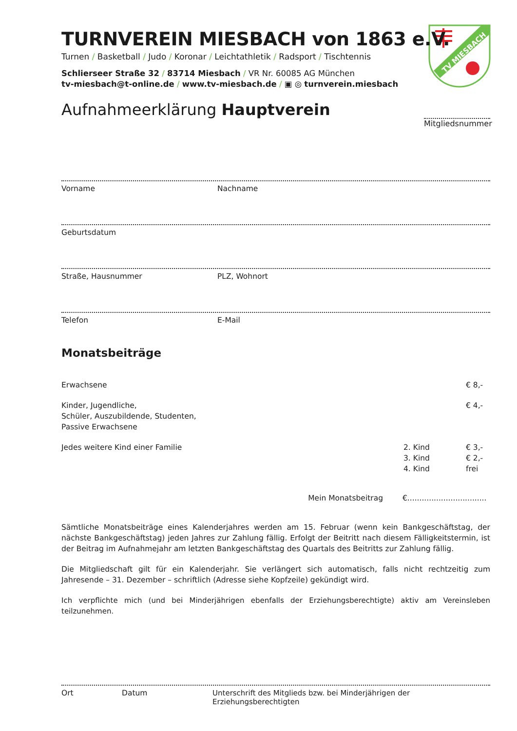TV MIESBACH
TURNVEREIN MIESBACH von 1863 e.V.
Turnen / Basketball / Judo / Koronar / Leichtathletik / Radsport / Tischtennis
Schlierseer Straße 32 / 83714 Miesbach / VR Nr. 60085 AG München
tv-miesbach@t-online.de / www.tv-miesbach.de / ▣ ◎ turnverein.miesbach
Aufnahmeerklärung Hauptverein
Mitgliedsnummer
Vorname Nachname
Geburtsdatum
Straße, Hausnummer PLZ, Wohnort
Telefon E-Mail
Monatsbeiträge
Erwachsene € 8,-
Kinder, Jugendliche,
Schüler, Auszubildende, Studenten,
Passive Erwachsene
€ 4,-
Jedes weitere Kind einer Familie
2. Kind
3. Kind
4. Kind
€ 3,-
€ 2,-
frei
Mein Monatsbeitrag €.................................
Sämtliche Monatsbeiträge eines Kalenderjahres werden am 15. Februar (wenn kein Bankgeschäftstag, der nächste Bankgeschäftstag) jeden Jahres zur Zahlung fällig. Erfolgt der Beitritt nach diesem Fälligkeitstermin, ist der Beitrag im Aufnahmejahr am letzten Bankgeschäftstag des Quartals des Beitritts zur Zahlung fällig.
Die Mitgliedschaft gilt für ein Kalenderjahr. Sie verlängert sich automatisch, falls nicht rechtzeitig zum Jahresende – 31. Dezember – schriftlich (Adresse siehe Kopfzeile) gekündigt wird.
Ich verpflichte mich (und bei Minderjährigen ebenfalls der Erziehungsberechtigte) aktiv am Vereinsleben teilzunehmen.
Ort Datum Unterschrift des Mitglieds bzw. bei Minderjährigen der Erziehungsberechtigten